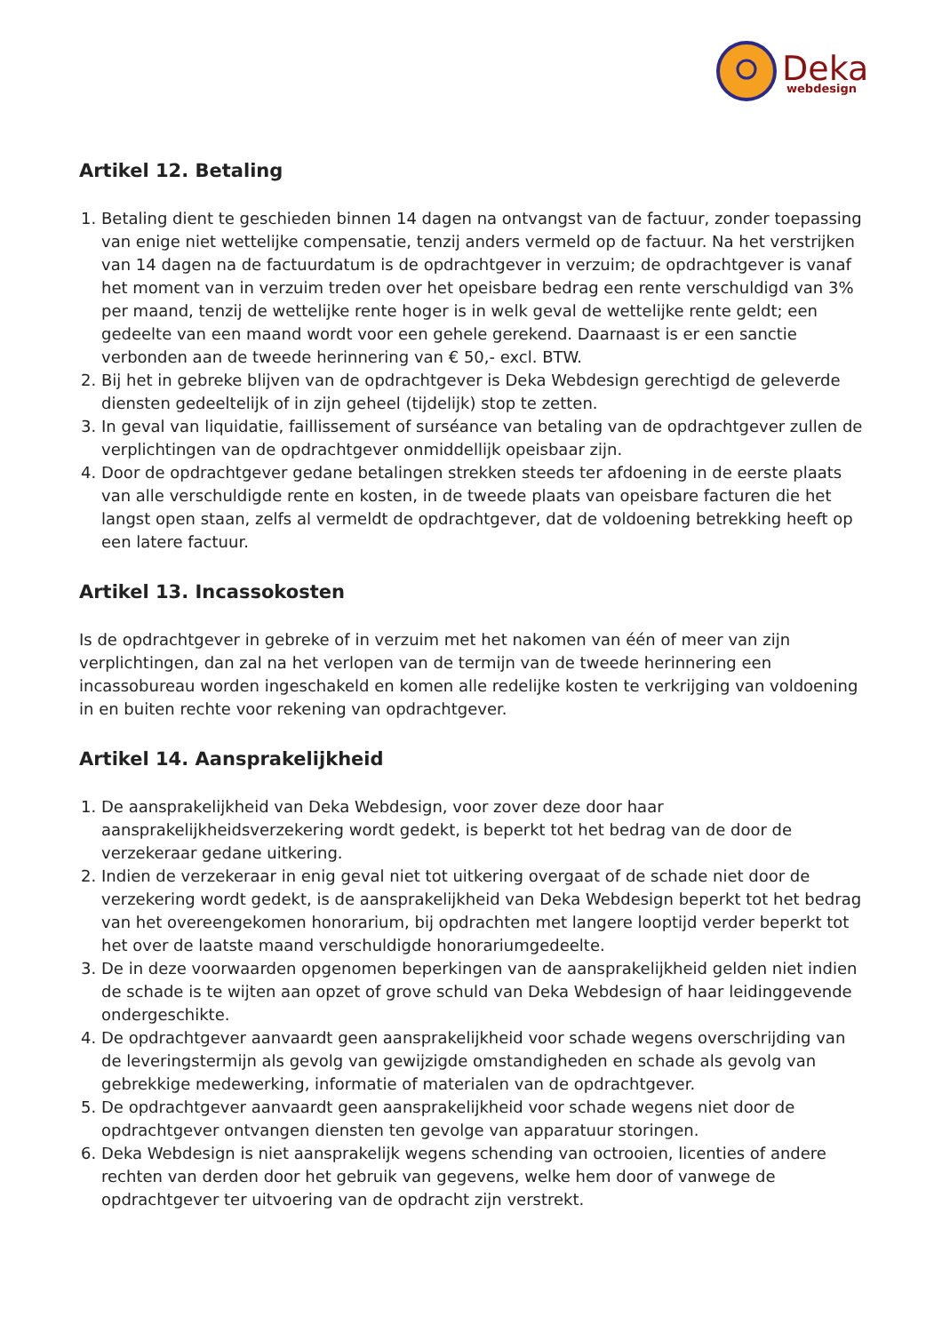Deka
webdesign
Artikel 12. Betaling
1. Betaling dient te geschieden binnen 14 dagen na ontvangst van de factuur, zonder toepassing van enige niet wettelijke compensatie, tenzij anders vermeld op de factuur. Na het verstrijken van 14 dagen na de factuurdatum is de opdrachtgever in verzuim; de opdrachtgever is vanaf het moment van in verzuim treden over het opeisbare bedrag een rente verschuldigd van 3% per maand, tenzij de wettelijke rente hoger is in welk geval de wettelijke rente geldt; een gedeelte van een maand wordt voor een gehele gerekend. Daarnaast is er een sanctie verbonden aan de tweede herinnering van € 50,- excl. BTW.
2. Bij het in gebreke blijven van de opdrachtgever is Deka Webdesign gerechtigd de geleverde diensten gedeeltelijk of in zijn geheel (tijdelijk) stop te zetten.
3. In geval van liquidatie, faillissement of surséance van betaling van de opdrachtgever zullen de verplichtingen van de opdrachtgever onmiddellijk opeisbaar zijn.
4. Door de opdrachtgever gedane betalingen strekken steeds ter afdoening in de eerste plaats van alle verschuldigde rente en kosten, in de tweede plaats van opeisbare facturen die het langst open staan, zelfs al vermeldt de opdrachtgever, dat de voldoening betrekking heeft op een latere factuur.
Artikel 13. Incassokosten
Is de opdrachtgever in gebreke of in verzuim met het nakomen van één of meer van zijn verplichtingen, dan zal na het verlopen van de termijn van de tweede herinnering een incassobureau worden ingeschakeld en komen alle redelijke kosten te verkrijging van voldoening in en buiten rechte voor rekening van opdrachtgever.
Artikel 14. Aansprakelijkheid
1. De aansprakelijkheid van Deka Webdesign, voor zover deze door haar aansprakelijkheidsverzekering wordt gedekt, is beperkt tot het bedrag van de door de verzekeraar gedane uitkering.
2. Indien de verzekeraar in enig geval niet tot uitkering overgaat of de schade niet door de verzekering wordt gedekt, is de aansprakelijkheid van Deka Webdesign beperkt tot het bedrag van het overeengekomen honorarium, bij opdrachten met langere looptijd verder beperkt tot het over de laatste maand verschuldigde honorariumgedeelte.
3. De in deze voorwaarden opgenomen beperkingen van de aansprakelijkheid gelden niet indien de schade is te wijten aan opzet of grove schuld van Deka Webdesign of haar leidinggevende ondergeschikte.
4. De opdrachtgever aanvaardt geen aansprakelijkheid voor schade wegens overschrijding van de leveringstermijn als gevolg van gewijzigde omstandigheden en schade als gevolg van gebrekkige medewerking, informatie of materialen van de opdrachtgever.
5. De opdrachtgever aanvaardt geen aansprakelijkheid voor schade wegens niet door de opdrachtgever ontvangen diensten ten gevolge van apparatuur storingen.
6. Deka Webdesign is niet aansprakelijk wegens schending van octrooien, licenties of andere rechten van derden door het gebruik van gegevens, welke hem door of vanwege de opdrachtgever ter uitvoering van de opdracht zijn verstrekt.